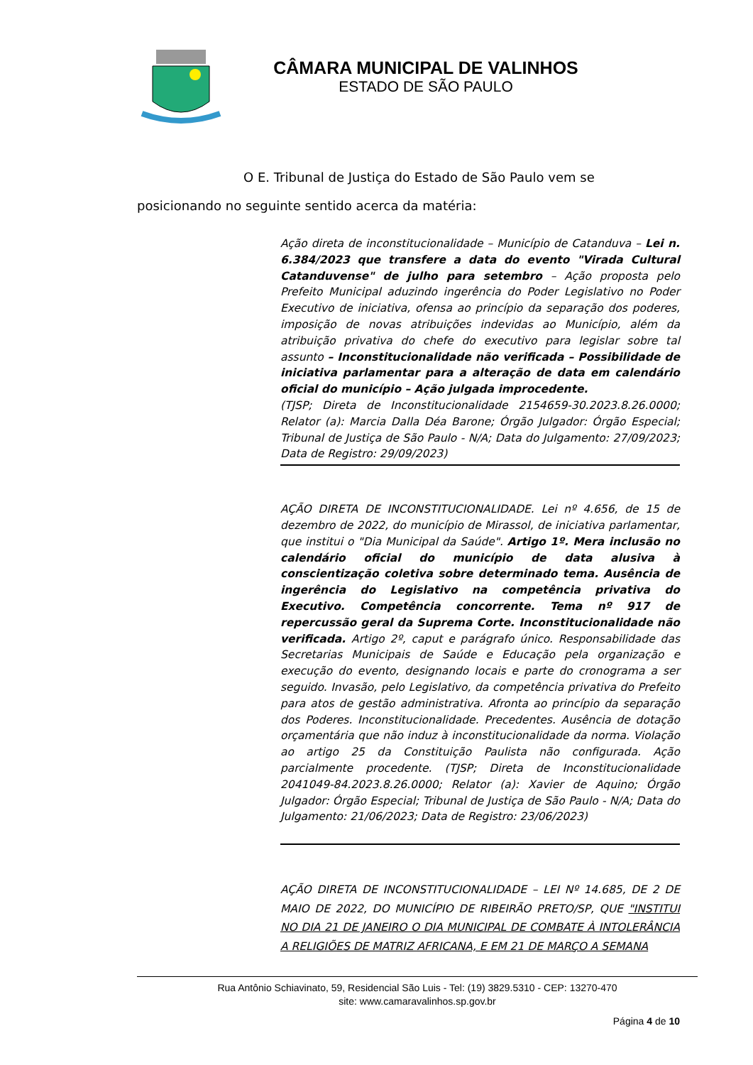CÂMARA MUNICIPAL DE VALINHOS
ESTADO DE SÃO PAULO
O E. Tribunal de Justiça do Estado de São Paulo vem se posicionando no seguinte sentido acerca da matéria:
Ação direta de inconstitucionalidade – Município de Catanduva – Lei n. 6.384/2023 que transfere a data do evento "Virada Cultural Catanduvense" de julho para setembro – Ação proposta pelo Prefeito Municipal aduzindo ingerência do Poder Legislativo no Poder Executivo de iniciativa, ofensa ao princípio da separação dos poderes, imposição de novas atribuições indevidas ao Município, além da atribuição privativa do chefe do executivo para legislar sobre tal assunto – Inconstitucionalidade não verificada – Possibilidade de iniciativa parlamentar para a alteração de data em calendário oficial do município – Ação julgada improcedente.
(TJSP; Direta de Inconstitucionalidade 2154659-30.2023.8.26.0000; Relator (a): Marcia Dalla Déa Barone; Órgão Julgador: Órgão Especial; Tribunal de Justiça de São Paulo - N/A; Data do Julgamento: 27/09/2023; Data de Registro: 29/09/2023)
AÇÃO DIRETA DE INCONSTITUCIONALIDADE. Lei nº 4.656, de 15 de dezembro de 2022, do município de Mirassol, de iniciativa parlamentar, que institui o "Dia Municipal da Saúde". Artigo 1º. Mera inclusão no calendário oficial do município de data alusiva à conscientização coletiva sobre determinado tema. Ausência de ingerência do Legislativo na competência privativa do Executivo. Competência concorrente. Tema nº 917 de repercussão geral da Suprema Corte. Inconstitucionalidade não verificada. Artigo 2º, caput e parágrafo único. Responsabilidade das Secretarias Municipais de Saúde e Educação pela organização e execução do evento, designando locais e parte do cronograma a ser seguido. Invasão, pelo Legislativo, da competência privativa do Prefeito para atos de gestão administrativa. Afronta ao princípio da separação dos Poderes. Inconstitucionalidade. Precedentes. Ausência de dotação orçamentária que não induz à inconstitucionalidade da norma. Violação ao artigo 25 da Constituição Paulista não configurada. Ação parcialmente procedente. (TJSP; Direta de Inconstitucionalidade 2041049-84.2023.8.26.0000; Relator (a): Xavier de Aquino; Órgão Julgador: Órgão Especial; Tribunal de Justiça de São Paulo - N/A; Data do Julgamento: 21/06/2023; Data de Registro: 23/06/2023)
AÇÃO DIRETA DE INCONSTITUCIONALIDADE – LEI Nº 14.685, DE 2 DE MAIO DE 2022, DO MUNICÍPIO DE RIBEIRÃO PRETO/SP, QUE "INSTITUI NO DIA 21 DE JANEIRO O DIA MUNICIPAL DE COMBATE À INTOLERÂNCIA A RELIGIÕES DE MATRIZ AFRICANA, E EM 21 DE MARÇO A SEMANA
Rua Antônio Schiavinato, 59, Residencial São Luis - Tel: (19) 3829.5310 - CEP: 13270-470
site: www.camaravalinhos.sp.gov.br
Página 4 de 10